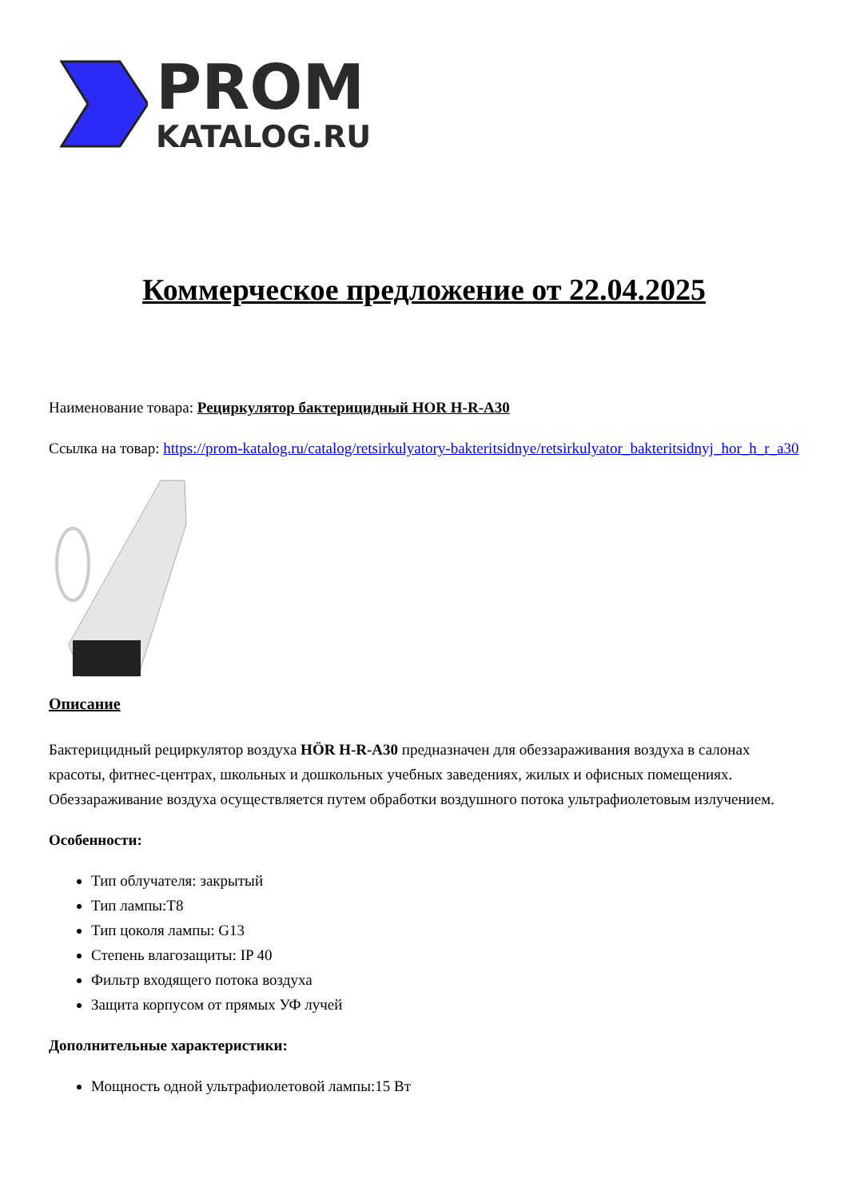PROM
KATALOG.RU
Коммерческое предложение от 22.04.2025
Наименование товара: Рециркулятор бактерицидный HOR H-R-A30
Ссылка на товар: https://prom-katalog.ru/catalog/retsirkulyatory-bakteritsidnye/retsirkulyator_bakteritsidnyj_hor_h_r_a30
Описание
Бактерицидный рециркулятор воздуха HÖR H-R-A30 предназначен для обеззараживания воздуха в салонах красоты, фитнес-центрах, школьных и дошкольных учебных заведениях, жилых и офисных помещениях. Обеззараживание воздуха осуществляется путем обработки воздушного потока ультрафиолетовым излучением.
Особенности:
Тип облучателя: закрытый
Тип лампы:T8
Тип цоколя лампы: G13
Степень влагозащиты: IP 40
Фильтр входящего потока воздуха
Защита корпусом от прямых УФ лучей
Дополнительные характеристики:
Мощность одной ультрафиолетовой лампы:15 Вт